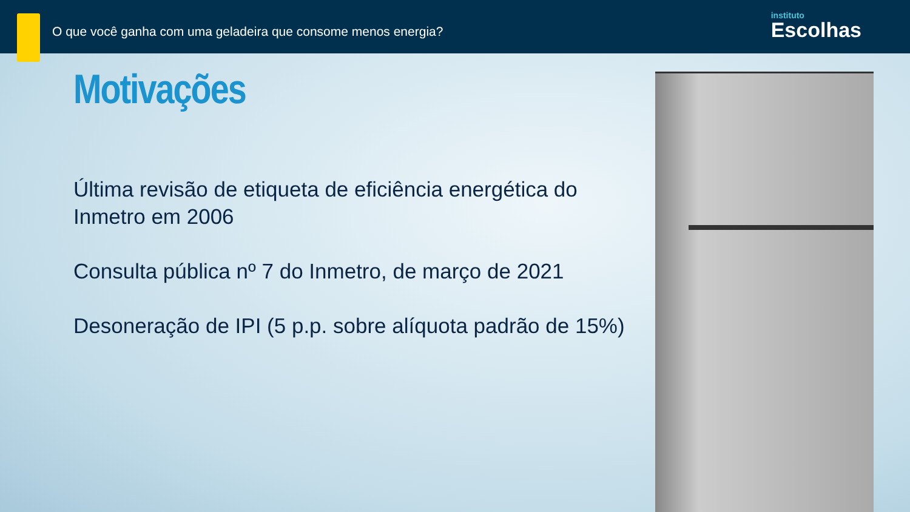O que você ganha com uma geladeira que consome menos energia?
instituto
Escolhas
Motivações
Última revisão de etiqueta de eficiência energética do Inmetro em 2006
Consulta pública nº 7 do Inmetro, de março de 2021
Desoneração de IPI (5 p.p. sobre alíquota padrão de 15%)